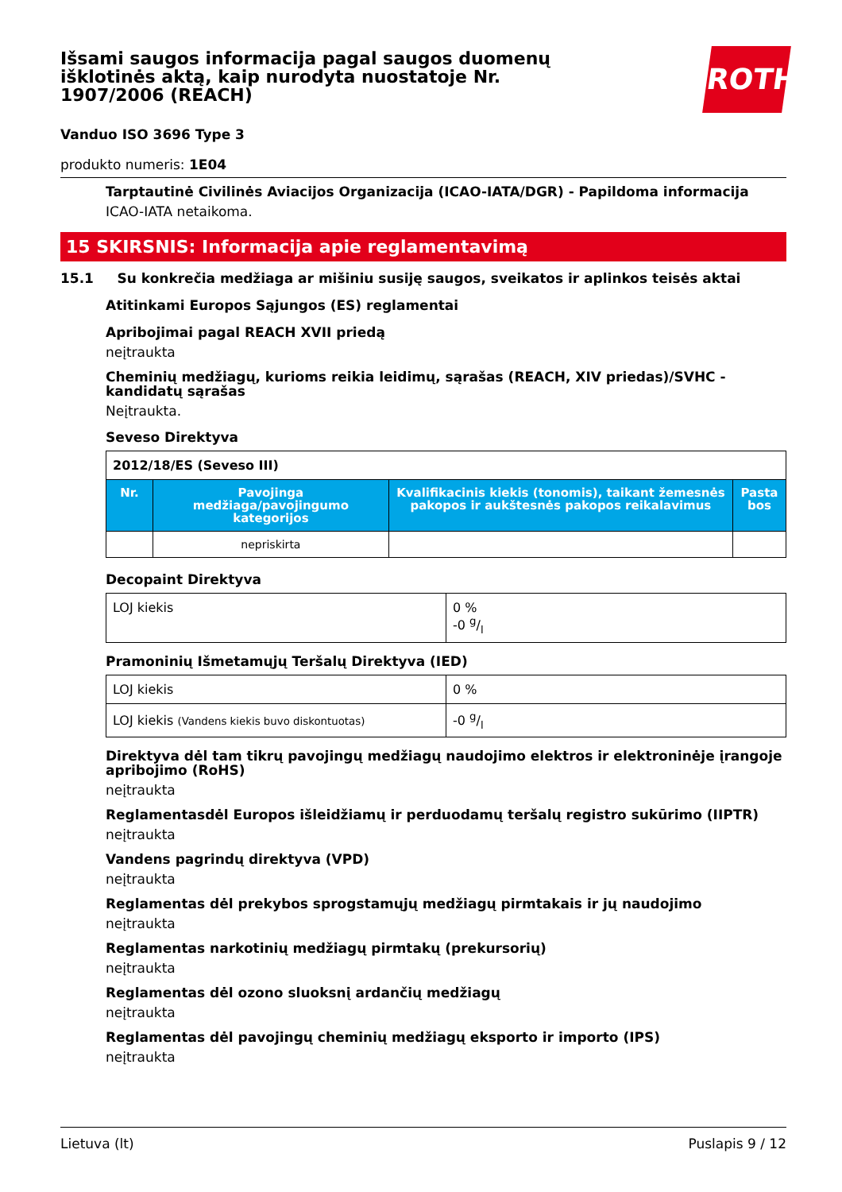Išsami saugos informacija pagal saugos duomenų išklotinės aktą, kaip nurodyta nuostatoje Nr. 1907/2006 (REACH)
Vanduo ISO 3696 Type 3
produkto numeris: 1E04
Tarptautinė Civilinės Aviacijos Organizacija (ICAO-IATA/DGR) - Papildoma informacija
ICAO-IATA netaikoma.
15 SKIRSNIS: Informacija apie reglamentavimą
15.1 Su konkrečia medžiaga ar mišiniu susiję saugos, sveikatos ir aplinkos teisės aktai
Atitinkami Europos Sąjungos (ES) reglamentai
Apribojimai pagal REACH XVII priedą
neįtraukta
Cheminių medžiagų, kurioms reikia leidimų, sąrašas (REACH, XIV priedas)/SVHC - kandidatų sąrašas
Neįtraukta.
Seveso Direktyva
| 2012/18/ES (Seveso III) | | | |
| Nr. | Pavojinga medžiaga/pavojingumo kategorijos | Kvalifikacinis kiekis (tonomis), taikant žemesnės pakopos ir aukštesnės pakopos reikalavimus | Pasta bos |
| | nepriskirta | | |
Decopaint Direktyva
| LOJ kiekis | 0 % -0 g/l |
Pramoninių Išmetamųjų Teršalų Direktyva (IED)
| LOJ kiekis | 0 % |
| LOJ kiekis (Vandens kiekis buvo diskontuotas) | -0 g/l |
Direktyva dėl tam tikrų pavojingų medžiagų naudojimo elektros ir elektroninėje įrangoje apribojimo (RoHS)
neįtraukta
Reglamentasdėl Europos išleidžiamų ir perduodamų teršalų registro sukūrimo (IIPTR)
neįtraukta
Vandens pagrindų direktyva (VPD)
neįtraukta
Reglamentas dėl prekybos sprogstamųjų medžiagų pirmtakais ir jų naudojimo
neįtraukta
Reglamentas narkotinių medžiagų pirmtakų (prekursorių)
neįtraukta
Reglamentas dėl ozono sluoksnį ardančių medžiagų
neįtraukta
Reglamentas dėl pavojingų cheminių medžiagų eksporto ir importo (IPS)
neįtraukta
ROTH
Lietuva (lt) Puslapis 9 / 12